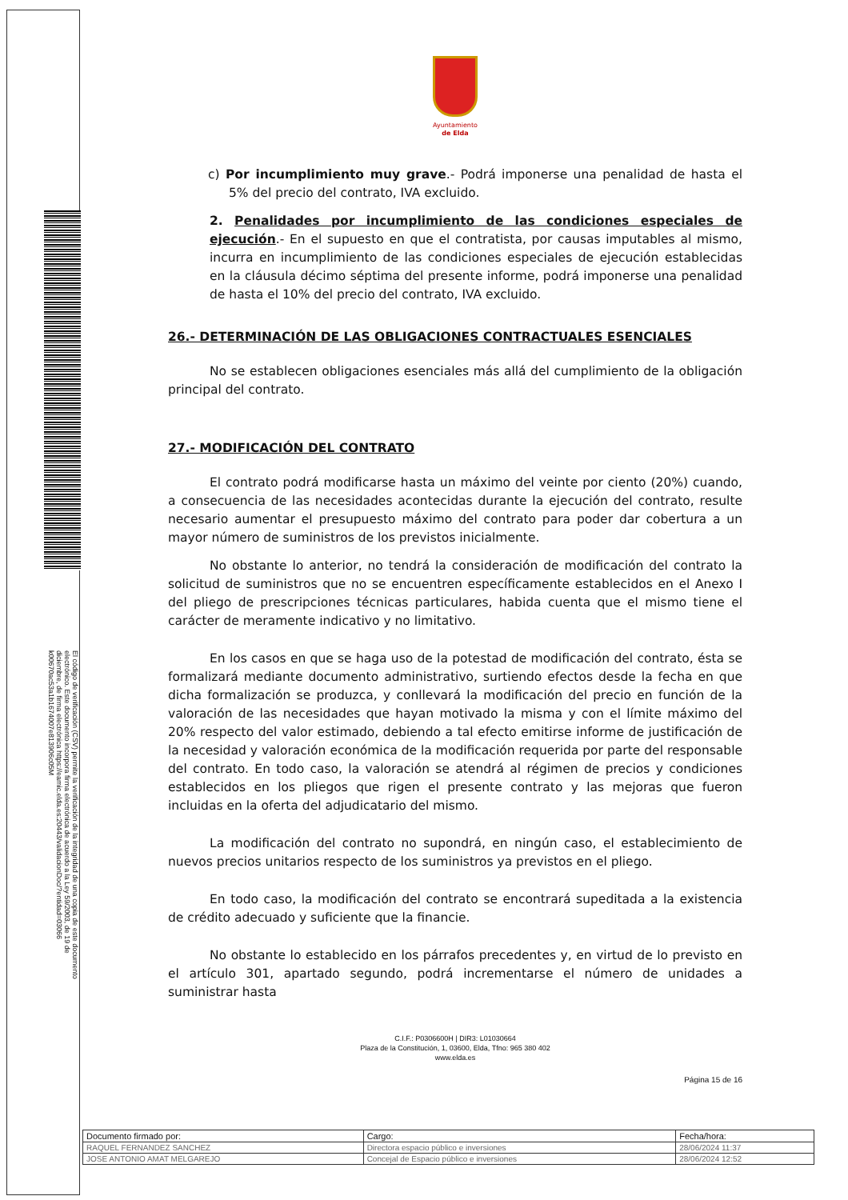El código de verificación (CSV) permite la verificación de la integridad de una copia de este documento electrónico. Este documento incorpora firma electrónica de acuerdo a la Ley 59/2003, de 19 de diciembre, de firma electrónica https://eamic.elda.es:20443/validacionDoc/?entidad=03066
k00670ac53a1b1674007e813906c05M
Ayuntamiento
de Elda
c) Por incumplimiento muy grave.- Podrá imponerse una penalidad de hasta el 5% del precio del contrato, IVA excluido.
2. Penalidades por incumplimiento de las condiciones especiales de ejecución.- En el supuesto en que el contratista, por causas imputables al mismo, incurra en incumplimiento de las condiciones especiales de ejecución establecidas en la cláusula décimo séptima del presente informe, podrá imponerse una penalidad de hasta el 10% del precio del contrato, IVA excluido.
26.- DETERMINACIÓN DE LAS OBLIGACIONES CONTRACTUALES ESENCIALES
No se establecen obligaciones esenciales más allá del cumplimiento de la obligación principal del contrato.
27.- MODIFICACIÓN DEL CONTRATO
El contrato podrá modificarse hasta un máximo del veinte por ciento (20%) cuando, a consecuencia de las necesidades acontecidas durante la ejecución del contrato, resulte necesario aumentar el presupuesto máximo del contrato para poder dar cobertura a un mayor número de suministros de los previstos inicialmente.
No obstante lo anterior, no tendrá la consideración de modificación del contrato la solicitud de suministros que no se encuentren específicamente establecidos en el Anexo I del pliego de prescripciones técnicas particulares, habida cuenta que el mismo tiene el carácter de meramente indicativo y no limitativo.
En los casos en que se haga uso de la potestad de modificación del contrato, ésta se formalizará mediante documento administrativo, surtiendo efectos desde la fecha en que dicha formalización se produzca, y conllevará la modificación del precio en función de la valoración de las necesidades que hayan motivado la misma y con el límite máximo del 20% respecto del valor estimado, debiendo a tal efecto emitirse informe de justificación de la necesidad y valoración económica de la modificación requerida por parte del responsable del contrato. En todo caso, la valoración se atendrá al régimen de precios y condiciones establecidos en los pliegos que rigen el presente contrato y las mejoras que fueron incluidas en la oferta del adjudicatario del mismo.
La modificación del contrato no supondrá, en ningún caso, el establecimiento de nuevos precios unitarios respecto de los suministros ya previstos en el pliego.
En todo caso, la modificación del contrato se encontrará supeditada a la existencia de crédito adecuado y suficiente que la financie.
No obstante lo establecido en los párrafos precedentes y, en virtud de lo previsto en el artículo 301, apartado segundo, podrá incrementarse el número de unidades a suministrar hasta
C.I.F.: P0306600H | DIR3: L01030664
Plaza de la Constitución, 1, 03600, Elda, Tfno: 965 380 402
www.elda.es
Página 15 de 16
| Documento firmado por: | Cargo: | Fecha/hora: |
| --- | --- | --- |
| RAQUEL FERNANDEZ SANCHEZ | Directora espacio público e inversiones | 28/06/2024 11:37 |
| JOSE ANTONIO AMAT MELGAREJO | Concejal de Espacio público e inversiones | 28/06/2024 12:52 |